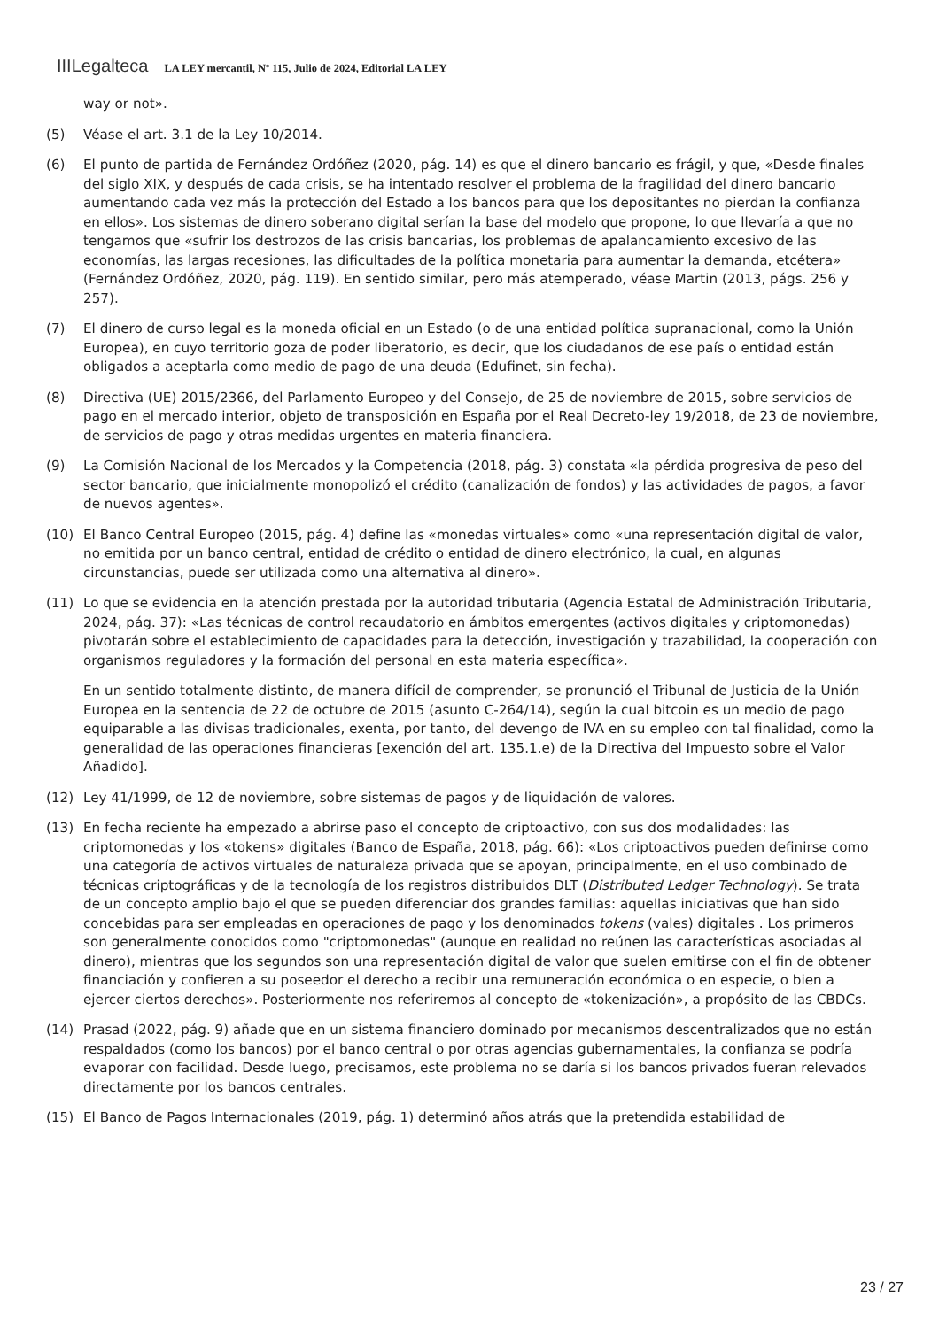IIILegalteca LA LEY mercantil, Nº 115, Julio de 2024, Editorial LA LEY
way or not».
(5) Véase el art. 3.1 de la Ley 10/2014.
(6) El punto de partida de Fernández Ordóñez (2020, pág. 14) es que el dinero bancario es frágil, y que, «Desde finales del siglo XIX, y después de cada crisis, se ha intentado resolver el problema de la fragilidad del dinero bancario aumentando cada vez más la protección del Estado a los bancos para que los depositantes no pierdan la confianza en ellos». Los sistemas de dinero soberano digital serían la base del modelo que propone, lo que llevaría a que no tengamos que «sufrir los destrozos de las crisis bancarias, los problemas de apalancamiento excesivo de las economías, las largas recesiones, las dificultades de la política monetaria para aumentar la demanda, etcétera» (Fernández Ordóñez, 2020, pág. 119). En sentido similar, pero más atemperado, véase Martin (2013, págs. 256 y 257).
(7) El dinero de curso legal es la moneda oficial en un Estado (o de una entidad política supranacional, como la Unión Europea), en cuyo territorio goza de poder liberatorio, es decir, que los ciudadanos de ese país o entidad están obligados a aceptarla como medio de pago de una deuda (Edufinet, sin fecha).
(8) Directiva (UE) 2015/2366, del Parlamento Europeo y del Consejo, de 25 de noviembre de 2015, sobre servicios de pago en el mercado interior, objeto de transposición en España por el Real Decreto-ley 19/2018, de 23 de noviembre, de servicios de pago y otras medidas urgentes en materia financiera.
(9) La Comisión Nacional de los Mercados y la Competencia (2018, pág. 3) constata «la pérdida progresiva de peso del sector bancario, que inicialmente monopolizó el crédito (canalización de fondos) y las actividades de pagos, a favor de nuevos agentes».
(10) El Banco Central Europeo (2015, pág. 4) define las «monedas virtuales» como «una representación digital de valor, no emitida por un banco central, entidad de crédito o entidad de dinero electrónico, la cual, en algunas circunstancias, puede ser utilizada como una alternativa al dinero».
(11) Lo que se evidencia en la atención prestada por la autoridad tributaria (Agencia Estatal de Administración Tributaria, 2024, pág. 37): «Las técnicas de control recaudatorio en ámbitos emergentes (activos digitales y criptomonedas) pivotarán sobre el establecimiento de capacidades para la detección, investigación y trazabilidad, la cooperación con organismos reguladores y la formación del personal en esta materia específica».
En un sentido totalmente distinto, de manera difícil de comprender, se pronunció el Tribunal de Justicia de la Unión Europea en la sentencia de 22 de octubre de 2015 (asunto C-264/14), según la cual bitcoin es un medio de pago equiparable a las divisas tradicionales, exenta, por tanto, del devengo de IVA en su empleo con tal finalidad, como la generalidad de las operaciones financieras [exención del art. 135.1.e) de la Directiva del Impuesto sobre el Valor Añadido].
(12) Ley 41/1999, de 12 de noviembre, sobre sistemas de pagos y de liquidación de valores.
(13) En fecha reciente ha empezado a abrirse paso el concepto de criptoactivo, con sus dos modalidades: las criptomonedas y los «tokens» digitales (Banco de España, 2018, pág. 66): «Los criptoactivos pueden definirse como una categoría de activos virtuales de naturaleza privada que se apoyan, principalmente, en el uso combinado de técnicas criptográficas y de la tecnología de los registros distribuidos DLT (Distributed Ledger Technology). Se trata de un concepto amplio bajo el que se pueden diferenciar dos grandes familias: aquellas iniciativas que han sido concebidas para ser empleadas en operaciones de pago y los denominados tokens (vales) digitales . Los primeros son generalmente conocidos como "criptomonedas" (aunque en realidad no reúnen las características asociadas al dinero), mientras que los segundos son una representación digital de valor que suelen emitirse con el fin de obtener financiación y confieren a su poseedor el derecho a recibir una remuneración económica o en especie, o bien a ejercer ciertos derechos». Posteriormente nos referiremos al concepto de «tokenización», a propósito de las CBDCs.
(14) Prasad (2022, pág. 9) añade que en un sistema financiero dominado por mecanismos descentralizados que no están respaldados (como los bancos) por el banco central o por otras agencias gubernamentales, la confianza se podría evaporar con facilidad. Desde luego, precisamos, este problema no se daría si los bancos privados fueran relevados directamente por los bancos centrales.
(15) El Banco de Pagos Internacionales (2019, pág. 1) determinó años atrás que la pretendida estabilidad de
23 / 27